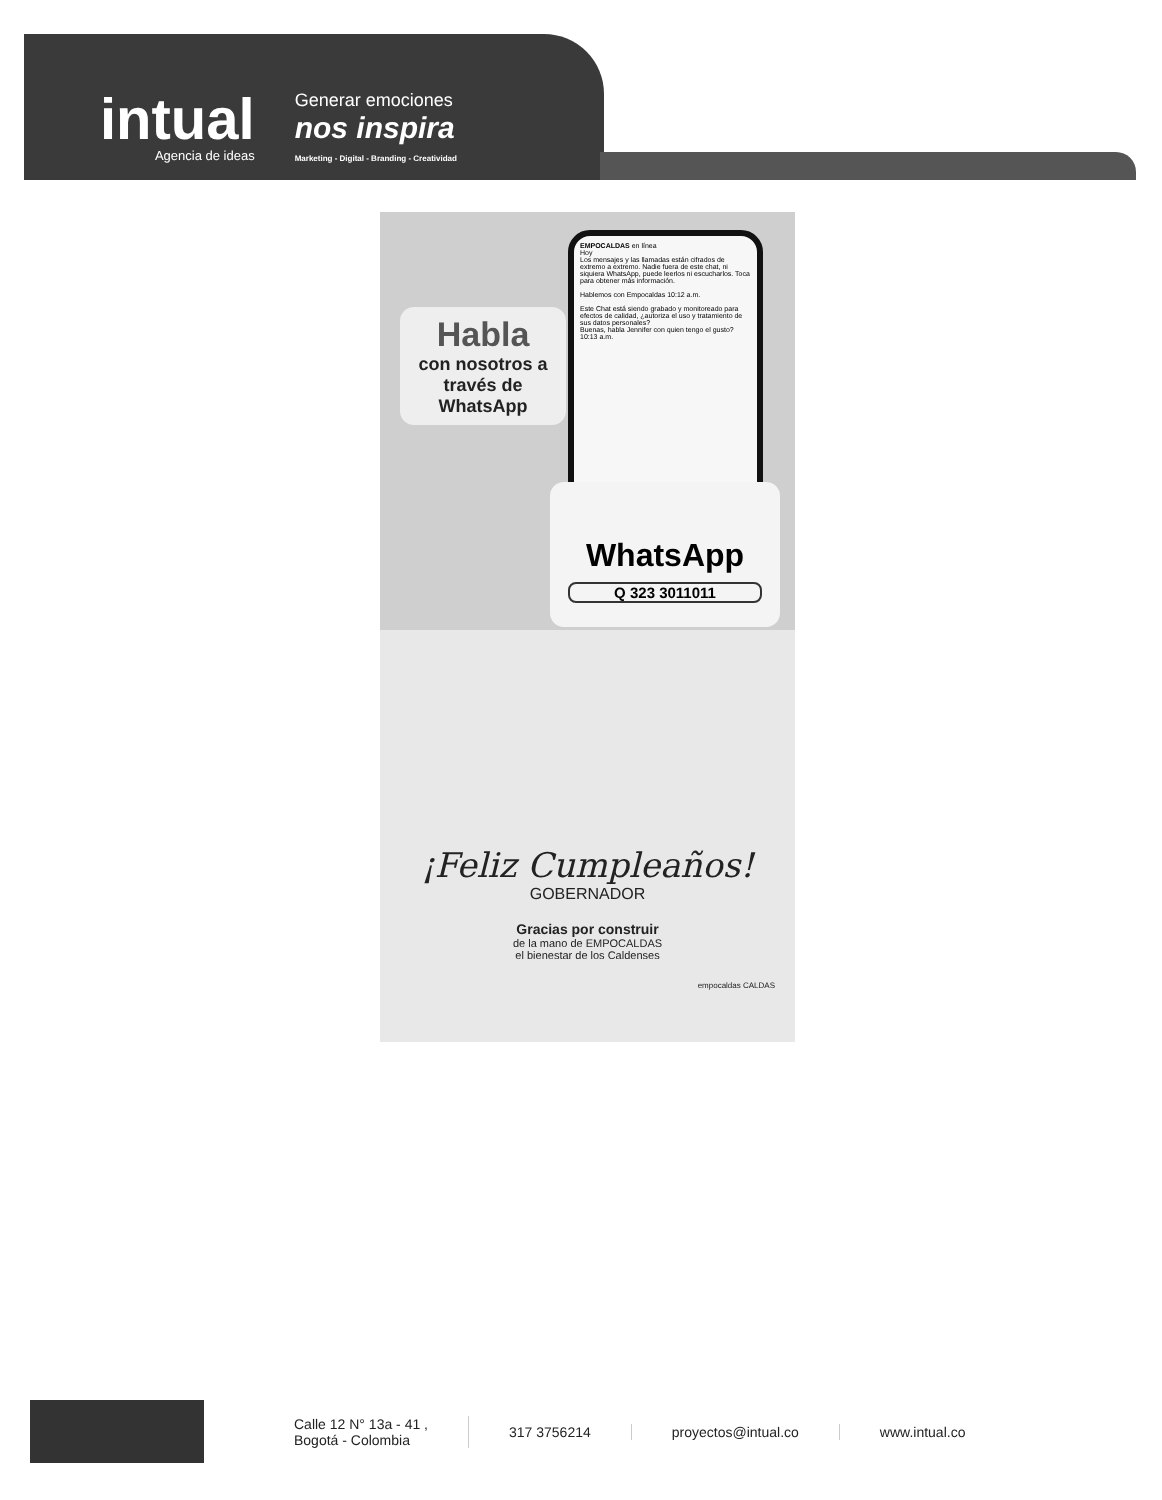intual
Agencia de ideas
Generar emociones
nos inspira
Marketing - Digital - Branding - Creatividad
Habla
con nosotros a través de
WhatsApp
EMPOCALDAS en línea
Hoy
Los mensajes y las llamadas están cifrados de extremo a extremo. Nadie fuera de este chat, ni siquiera WhatsApp, puede leerlos ni escucharlos. Toca para obtener más información.
Hablemos con Empocaldas 10:12 a.m.
Este Chat está siendo grabado y monitoreado para efectos de calidad, ¿autoriza el uso y tratamiento de sus datos personales?
Buenas, habla Jennifer con quien tengo el gusto? 10:13 a.m.
WhatsApp
Q 323 3011011
¡Feliz Cumpleaños!
GOBERNADOR
Gracias por construir
de la mano de EMPOCALDAS
el bienestar de los Caldenses
empocaldas CALDAS
Calle 12 N° 13a - 41 ,
Bogotá - Colombia
317 3756214 proyectos@intual.co www.intual.co